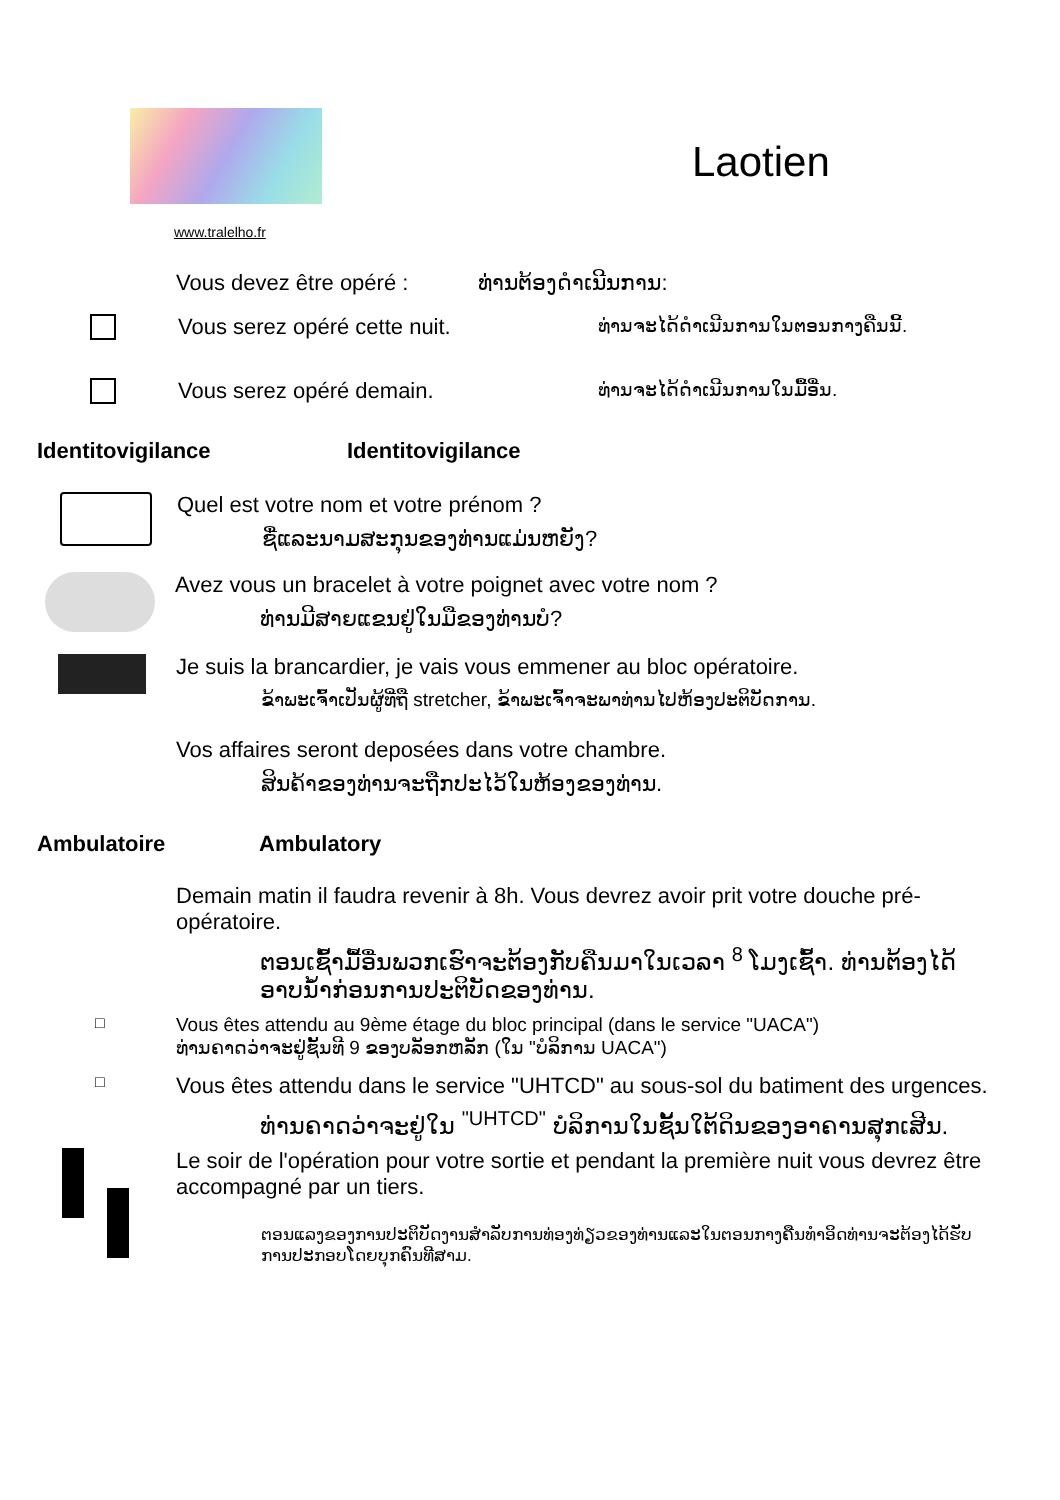Laotien
www.tralelho.fr
Vous devez être opéré : ທ່ານຕ້ອງດໍາເນີນການ:
Vous serez opéré cette nuit. ທ່ານຈະໄດ້ດໍາເນີນການໃນຕອນກາງຄືນນີ້.
Vous serez opéré demain. ທ່ານຈະໄດ້ດໍາເນີນການໃນມື້ອື່ນ.
Identitovigilance Identitovigilance
Quel est votre nom et votre prénom ?
ຊື່ແລະນາມສະກຸນຂອງທ່ານແມ່ນຫຍັງ?
Avez vous un bracelet à votre poignet avec votre nom ?
ທ່ານມີສາຍແຂນຢູ່ໃນມືຂອງທ່ານບໍ?
Je suis la brancardier, je vais vous emmener au bloc opératoire.
ຂ້າພະເຈົ້າເປັນຜູ້ທີ່ຖື stretcher, ຂ້າພະເຈົ້າຈະພາທ່ານໄປຫ້ອງປະຕິບັດການ.
Vos affaires seront deposées dans votre chambre.
ສິນຄ້າຂອງທ່ານຈະຖືກປະໄວ້ໃນຫ້ອງຂອງທ່ານ.
Ambulatoire Ambulatory
Demain matin il faudra revenir à 8h. Vous devrez avoir prit votre douche pré-opératoire.
ຕອນເຊົ້າມື້ອື່ນພວກເຮົາຈະຕ້ອງກັບຄືນມາໃນເວລາ <sup>8</sup> ໂມງເຊົ້າ. ທ່ານຕ້ອງໄດ້ອາບນ້ຳກ່ອນການປະຕິບັດຂອງທ່ານ.
□
Vous êtes attendu au 9ème étage du bloc principal (dans le service "UACA")
ທ່ານຄາດວ່າຈະຢູ່ຊັ້ນທີ 9 ຂອງບລັອກຫລັກ (ໃນ "ບໍລິການ UACA")
□
Vous êtes attendu dans le service "UHTCD" au sous-sol du batiment des urgences.
ທ່ານຄາດວ່າຈະຢູ່ໃນ <sup>"UHTCD"</sup> ບໍລິການໃນຊັ້ນໃຕ້ດິນຂອງອາຄານສຸກເສີນ.
Le soir de l'opération pour votre sortie et pendant la première nuit vous devrez être accompagné par un tiers.
ຕອນແລງຂອງການປະຕິບັດງານສໍາລັບການທ່ອງທ່ຽວຂອງທ່ານແລະໃນຕອນກາງຄືນທໍາອິດທ່ານຈະຕ້ອງໄດ້ຮັບການປະກອບໂດຍບຸກຄົນທີສາມ.